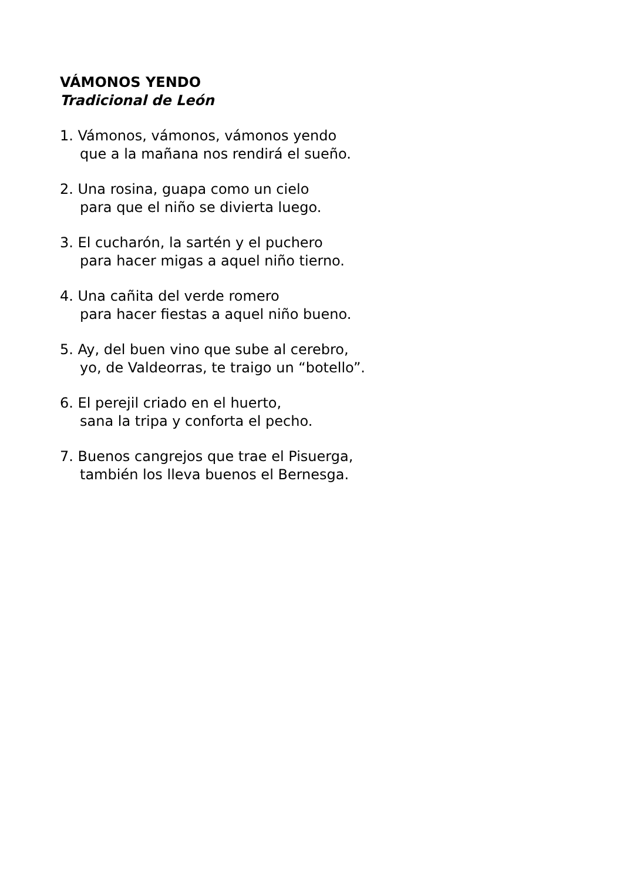VÁMONOS YENDO
Tradicional de León
1. Vámonos, vámonos, vámonos yendo
que a la mañana nos rendirá el sueño.
2. Una rosina, guapa como un cielo
para que el niño se divierta luego.
3. El cucharón, la sartén y el puchero
para hacer migas a aquel niño tierno.
4. Una cañita del verde romero
para hacer fiestas a aquel niño bueno.
5. Ay, del buen vino que sube al cerebro,
yo, de Valdeorras, te traigo un “botello”.
6. El perejil criado en el huerto,
sana la tripa y conforta el pecho.
7. Buenos cangrejos que trae el Pisuerga,
también los lleva buenos el Bernesga.